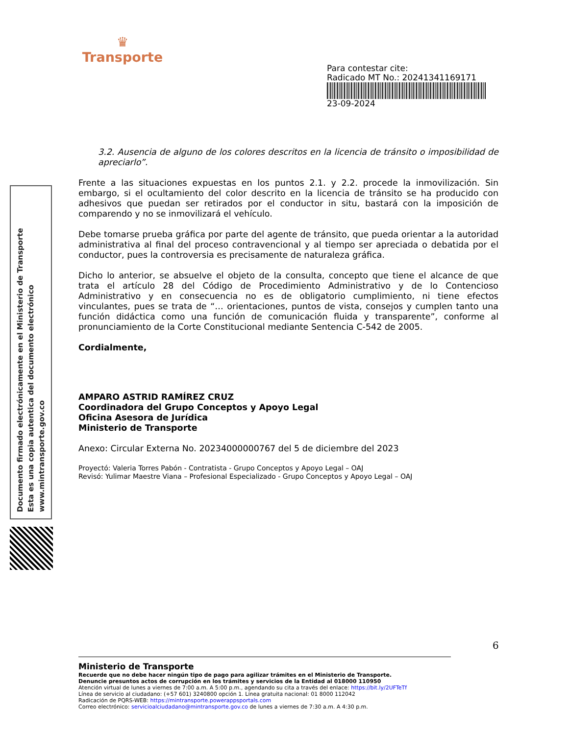♛
Transporte
Para contestar cite:
Radicado MT No.: 20241341169171
23-09-2024
Documento firmado electrónicamente en el Ministerio de Transporte
Esta es una copia autentica del documento electrónico
www.mintransporte.gov.co
3.2. Ausencia de alguno de los colores descritos en la licencia de tránsito o imposibilidad de apreciarlo”.
Frente a las situaciones expuestas en los puntos 2.1. y 2.2. procede la inmovilización. Sin embargo, si el ocultamiento del color descrito en la licencia de tránsito se ha producido con adhesivos que puedan ser retirados por el conductor in situ, bastará con la imposición de comparendo y no se inmovilizará el vehículo.
Debe tomarse prueba gráfica por parte del agente de tránsito, que pueda orientar a la autoridad administrativa al final del proceso contravencional y al tiempo ser apreciada o debatida por el conductor, pues la controversia es precisamente de naturaleza gráfica.
Dicho lo anterior, se absuelve el objeto de la consulta, concepto que tiene el alcance de que trata el artículo 28 del Código de Procedimiento Administrativo y de lo Contencioso Administrativo y en consecuencia no es de obligatorio cumplimiento, ni tiene efectos vinculantes, pues se trata de “… orientaciones, puntos de vista, consejos y cumplen tanto una función didáctica como una función de comunicación fluida y transparente”, conforme al pronunciamiento de la Corte Constitucional mediante Sentencia C-542 de 2005.
Cordialmente,
AMPARO ASTRID RAMÍREZ CRUZ
Coordinadora del Grupo Conceptos y Apoyo Legal
Oficina Asesora de Jurídica
Ministerio de Transporte
Anexo: Circular Externa No. 20234000000767 del 5 de diciembre del 2023
Proyectó: Valeria Torres Pabón - Contratista - Grupo Conceptos y Apoyo Legal – OAJ
Revisó: Yulimar Maestre Viana – Profesional Especializado - Grupo Conceptos y Apoyo Legal – OAJ
6
Ministerio de Transporte
Recuerde que no debe hacer ningún tipo de pago para agilizar trámites en el Ministerio de Transporte.
Denuncie presuntos actos de corrupción en los trámites y servicios de la Entidad al 018000 110950
Atención virtual de lunes a viernes de 7:00 a.m. A 5:00 p.m., agendando su cita a través del enlace: https://bit.ly/2UFTeTf
Línea de servicio al ciudadano: (+57 601) 3240800 opción 1. Línea gratuita nacional: 01 8000 112042
Radicación de PQRS-WEB: https://mintransporte.powerappsportals.com
Correo electrónico: servicioalciudadano@mintransporte.gov.co de lunes a viernes de 7:30 a.m. A 4:30 p.m.